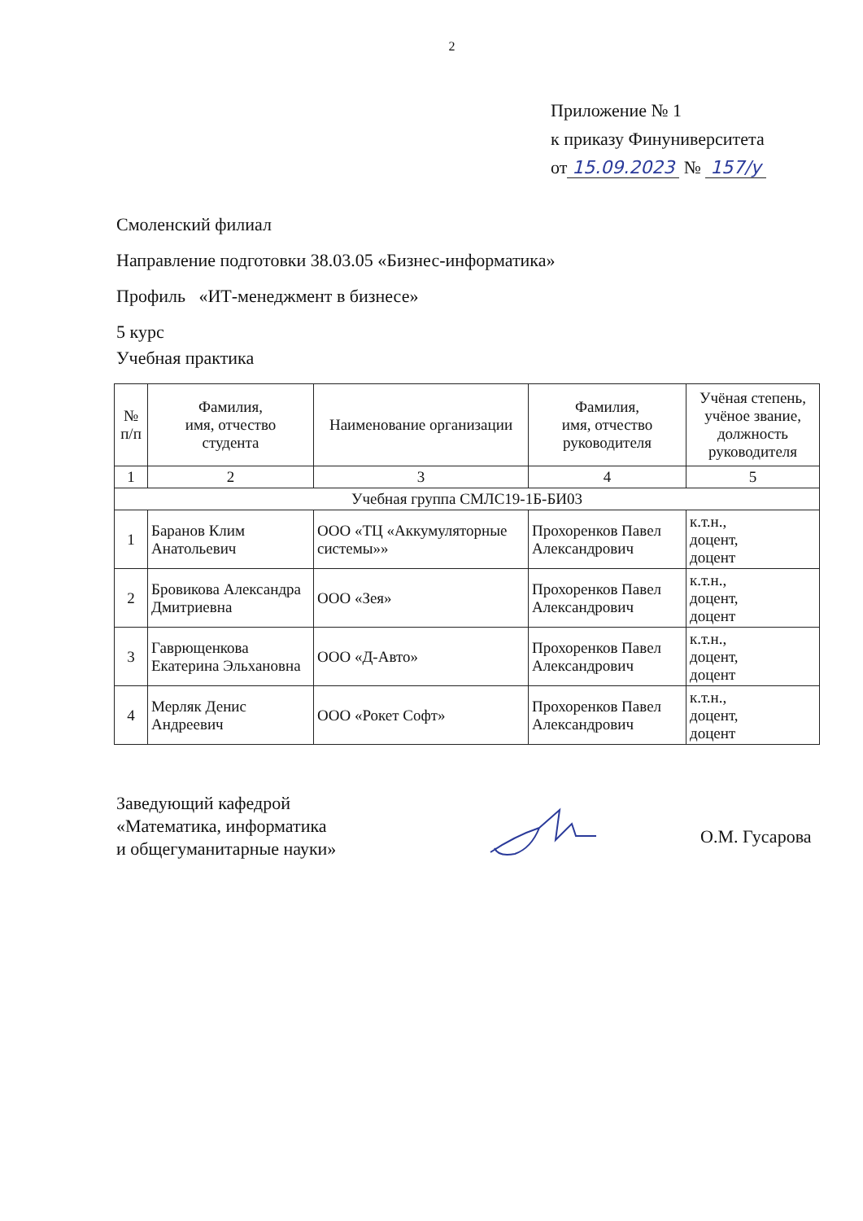2
Приложение № 1
к приказу Финуниверситета
от 15.09.2023 № 157/у
Смоленский филиал
Направление подготовки 38.03.05 «Бизнес-информатика»
Профиль «ИТ-менеджмент в бизнесе»
5 курс
Учебная практика
| № п/п | Фамилия, имя, отчество студента | Наименование организации | Фамилия, имя, отчество руководителя | Учёная степень, учёное звание, должность руководителя |
| --- | --- | --- | --- | --- |
| 1 | 2 | 3 | 4 | 5 |
| Учебная группа СМЛС19-1Б-БИ03 | | | | |
| 1 | Баранов Клим Анатольевич | ООО «ТЦ «Аккумуляторные системы»» | Прохоренков Павел Александрович | к.т.н., доцент, доцент |
| 2 | Бровикова Александра Дмитриевна | ООО «Зея» | Прохоренков Павел Александрович | к.т.н., доцент, доцент |
| 3 | Гаврющенкова Екатерина Эльхановна | ООО «Д-Авто» | Прохоренков Павел Александрович | к.т.н., доцент, доцент |
| 4 | Мерляк Денис Андреевич | ООО «Рокет Софт» | Прохоренков Павел Александрович | к.т.н., доцент, доцент |
Заведующий кафедрой
«Математика, информатика
и общегуманитарные науки»
О.М. Гусарова